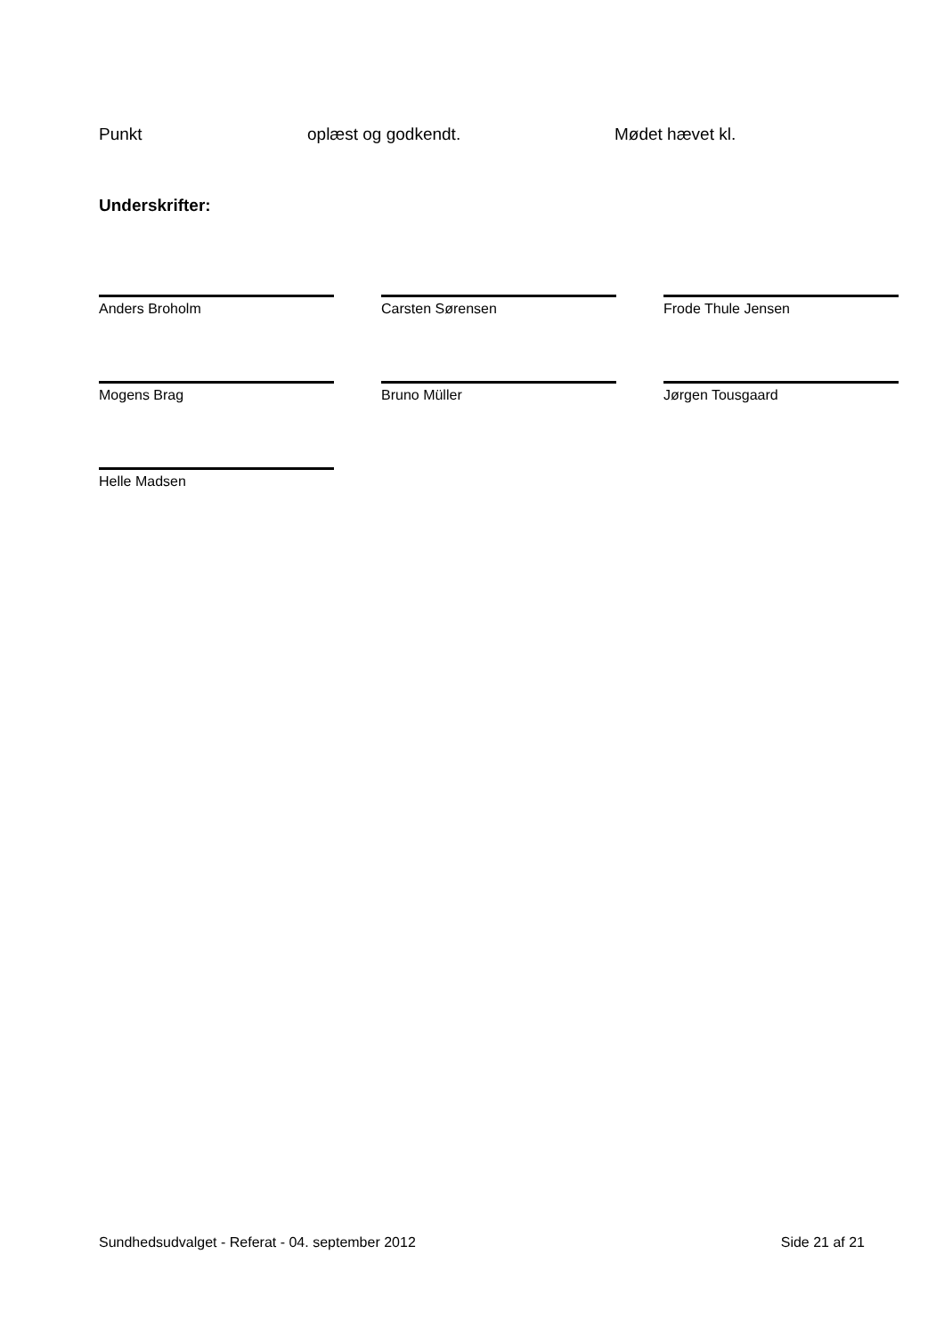Punkt oplæst og godkendt. Mødet hævet kl.
Underskrifter:
Anders Broholm
Carsten Sørensen
Frode Thule Jensen
Mogens Brag
Bruno Müller
Jørgen Tousgaard
Helle Madsen
Sundhedsudvalget - Referat - 04. september 2012 Side 21 af 21